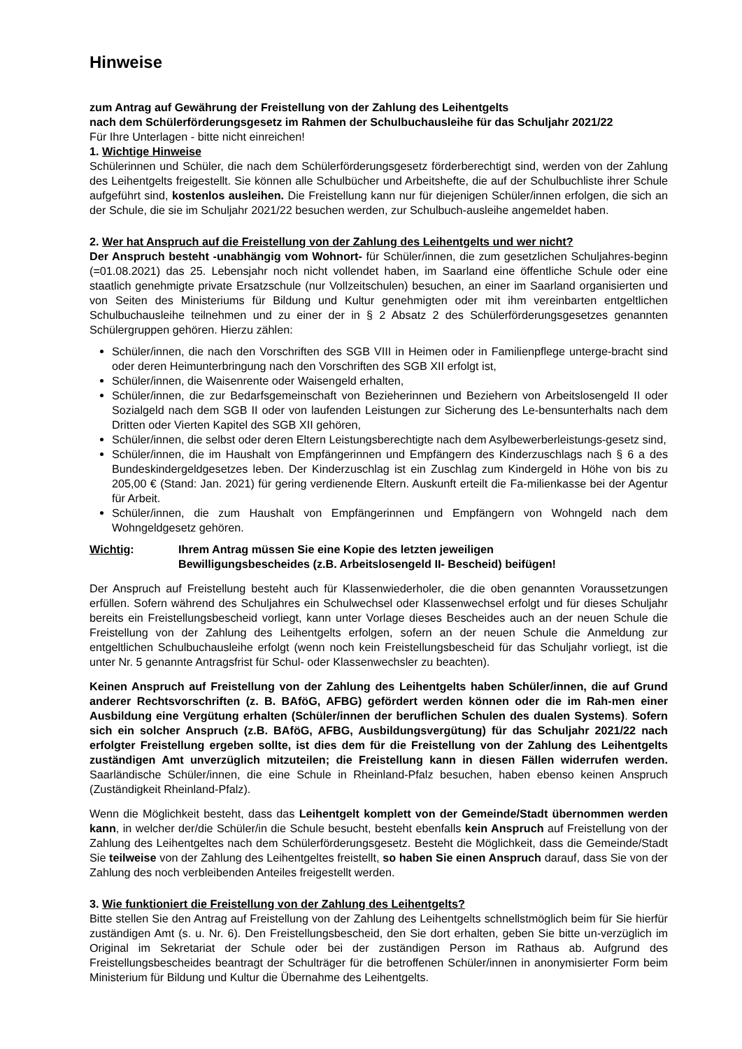Hinweise
zum Antrag auf Gewährung der Freistellung von der Zahlung des Leihentgelts
nach dem Schülerförderungsgesetz im Rahmen der Schulbuchausleihe für das Schuljahr 2021/22
Für Ihre Unterlagen - bitte nicht einreichen!
1. Wichtige Hinweise
Schülerinnen und Schüler, die nach dem Schülerförderungsgesetz förderberechtigt sind, werden von der Zahlung des Leihentgelts freigestellt. Sie können alle Schulbücher und Arbeitshefte, die auf der Schulbuchliste ihrer Schule aufgeführt sind, kostenlos ausleihen. Die Freistellung kann nur für diejenigen Schüler/innen erfolgen, die sich an der Schule, die sie im Schuljahr 2021/22 besuchen werden, zur Schulbuch-ausleihe angemeldet haben.
2. Wer hat Anspruch auf die Freistellung von der Zahlung des Leihentgelts und wer nicht?
Der Anspruch besteht -unabhängig vom Wohnort- für Schüler/innen, die zum gesetzlichen Schuljahres-beginn (=01.08.2021) das 25. Lebensjahr noch nicht vollendet haben, im Saarland eine öffentliche Schule oder eine staatlich genehmigte private Ersatzschule (nur Vollzeitschulen) besuchen, an einer im Saarland organisierten und von Seiten des Ministeriums für Bildung und Kultur genehmigten oder mit ihm vereinbarten entgeltlichen Schulbuchausleihe teilnehmen und zu einer der in § 2 Absatz 2 des Schülerförderungsgesetzes genannten Schülergruppen gehören. Hierzu zählen:
Schüler/innen, die nach den Vorschriften des SGB VIII in Heimen oder in Familienpflege unterge-bracht sind oder deren Heimunterbringung nach den Vorschriften des SGB XII erfolgt ist,
Schüler/innen, die Waisenrente oder Waisengeld erhalten,
Schüler/innen, die zur Bedarfsgemeinschaft von Bezieherinnen und Beziehern von Arbeitslosengeld II oder Sozialgeld nach dem SGB II oder von laufenden Leistungen zur Sicherung des Le-bensunterhalts nach dem Dritten oder Vierten Kapitel des SGB XII gehören,
Schüler/innen, die selbst oder deren Eltern Leistungsberechtigte nach dem Asylbewerberleistungs-gesetz sind,
Schüler/innen, die im Haushalt von Empfängerinnen und Empfängern des Kinderzuschlags nach § 6 a des Bundeskindergeldgesetzes leben. Der Kinderzuschlag ist ein Zuschlag zum Kindergeld in Höhe von bis zu 205,00 € (Stand: Jan. 2021) für gering verdienende Eltern. Auskunft erteilt die Fa-milienkasse bei der Agentur für Arbeit.
Schüler/innen, die zum Haushalt von Empfängerinnen und Empfängern von Wohngeld nach dem Wohngeldgesetz gehören.
Wichtig: Ihrem Antrag müssen Sie eine Kopie des letzten jeweiligen
Bewilligungsbescheides (z.B. Arbeitslosengeld II- Bescheid) beifügen!
Der Anspruch auf Freistellung besteht auch für Klassenwiederholer, die die oben genannten Voraussetzungen erfüllen. Sofern während des Schuljahres ein Schulwechsel oder Klassenwechsel erfolgt und für dieses Schuljahr bereits ein Freistellungsbescheid vorliegt, kann unter Vorlage dieses Bescheides auch an der neuen Schule die Freistellung von der Zahlung des Leihentgelts erfolgen, sofern an der neuen Schule die Anmeldung zur entgeltlichen Schulbuchausleihe erfolgt (wenn noch kein Freistellungsbescheid für das Schuljahr vorliegt, ist die unter Nr. 5 genannte Antragsfrist für Schul- oder Klassenwechsler zu beachten).
Keinen Anspruch auf Freistellung von der Zahlung des Leihentgelts haben Schüler/innen, die auf Grund anderer Rechtsvorschriften (z. B. BAföG, AFBG) gefördert werden können oder die im Rah-men einer Ausbildung eine Vergütung erhalten (Schüler/innen der beruflichen Schulen des dualen Systems). Sofern sich ein solcher Anspruch (z.B. BAföG, AFBG, Ausbildungsvergütung) für das Schuljahr 2021/22 nach erfolgter Freistellung ergeben sollte, ist dies dem für die Freistellung von der Zahlung des Leihentgelts zuständigen Amt unverzüglich mitzuteilen; die Freistellung kann in diesen Fällen widerrufen werden. Saarländische Schüler/innen, die eine Schule in Rheinland-Pfalz besuchen, haben ebenso keinen Anspruch (Zuständigkeit Rheinland-Pfalz).
Wenn die Möglichkeit besteht, dass das Leihentgelt komplett von der Gemeinde/Stadt übernommen werden kann, in welcher der/die Schüler/in die Schule besucht, besteht ebenfalls kein Anspruch auf Freistellung von der Zahlung des Leihentgeltes nach dem Schülerförderungsgesetz. Besteht die Möglichkeit, dass die Gemeinde/Stadt Sie teilweise von der Zahlung des Leihentgeltes freistellt, so haben Sie einen Anspruch darauf, dass Sie von der Zahlung des noch verbleibenden Anteiles freigestellt werden.
3. Wie funktioniert die Freistellung von der Zahlung des Leihentgelts?
Bitte stellen Sie den Antrag auf Freistellung von der Zahlung des Leihentgelts schnellstmöglich beim für Sie hierfür zuständigen Amt (s. u. Nr. 6). Den Freistellungsbescheid, den Sie dort erhalten, geben Sie bitte un-verzüglich im Original im Sekretariat der Schule oder bei der zuständigen Person im Rathaus ab. Aufgrund des Freistellungsbescheides beantragt der Schulträger für die betroffenen Schüler/innen in anonymisierter Form beim Ministerium für Bildung und Kultur die Übernahme des Leihentgelts.